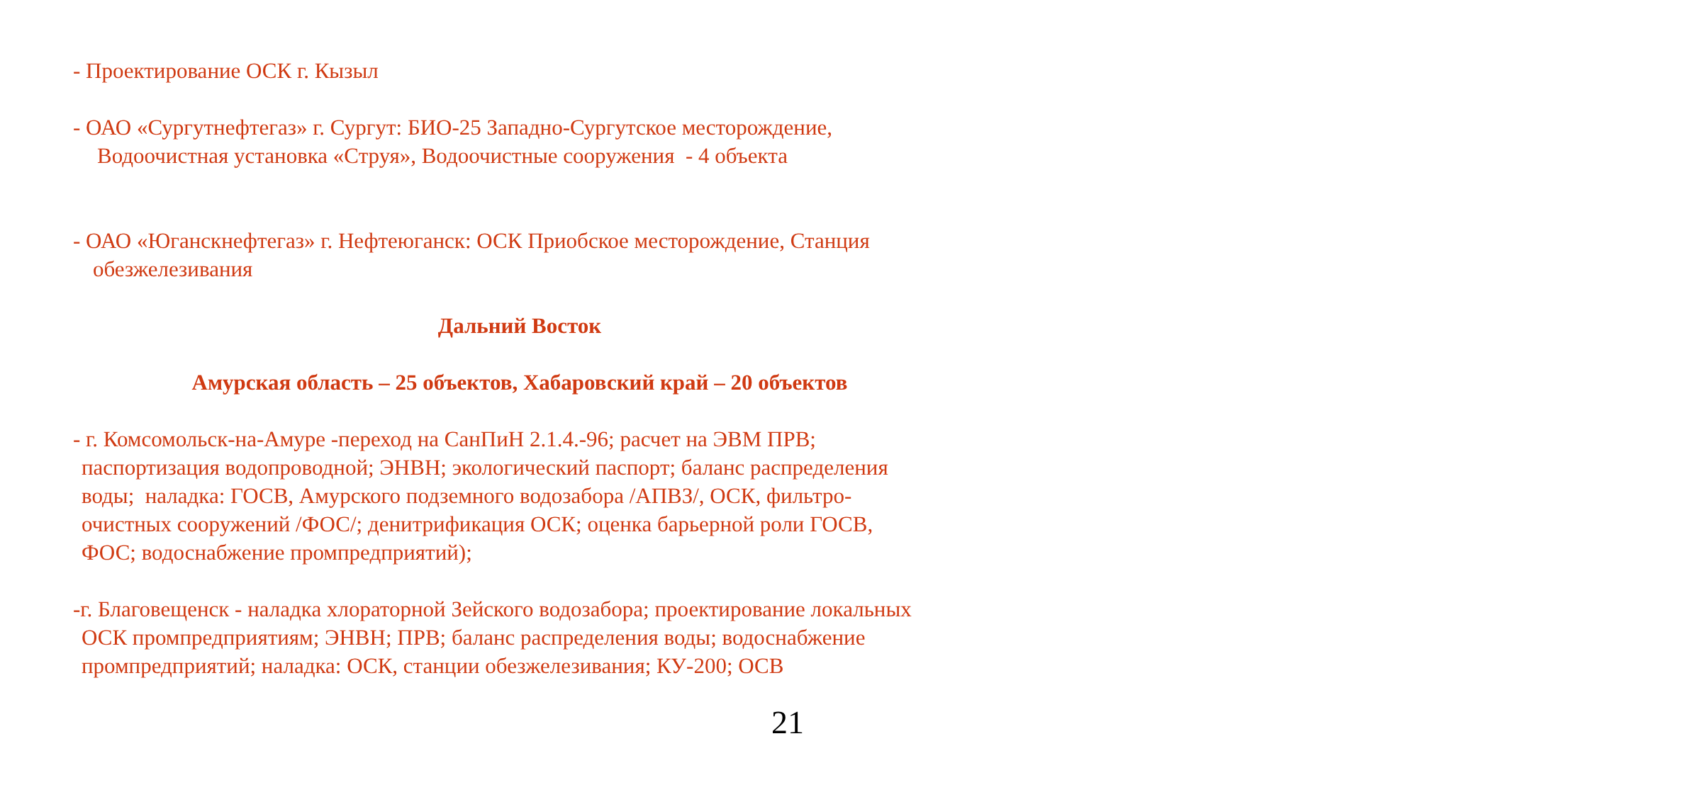- Проектирование ОСК г. Кызыл
- ОАО «Сургутнефтегаз» г. Сургут: БИО-25 Западно-Сургутское месторождение,
Водоочистная установка «Струя», Водоочистные сооружения - 4 объекта
- ОАО «Юганскнефтегаз» г. Нефтеюганск: ОСК Приобское месторождение, Станция
обезжелезивания
Дальний Восток
Амурская область – 25 объектов, Хабаровский край – 20 объектов
- г. Комсомольск-на-Амуре -переход на СанПиН 2.1.4.-96; расчет на ЭВМ ПРВ;
паспортизация водопроводной; ЭНВН; экологический паспорт; баланс распределения
воды; наладка: ГОСВ, Амурского подземного водозабора /АПВЗ/, ОСК, фильтро-
очистных сооружений /ФОС/; денитрификация ОСК; оценка барьерной роли ГОСВ,
ФОС; водоснабжение промпредприятий);
-г. Благовещенск - наладка хлораторной Зейского водозабора; проектирование локальных
ОСК промпредприятиям; ЭНВН; ПРВ; баланс распределения воды; водоснабжение
промпредприятий; наладка: ОСК, станции обезжелезивания; КУ-200; ОСВ
21